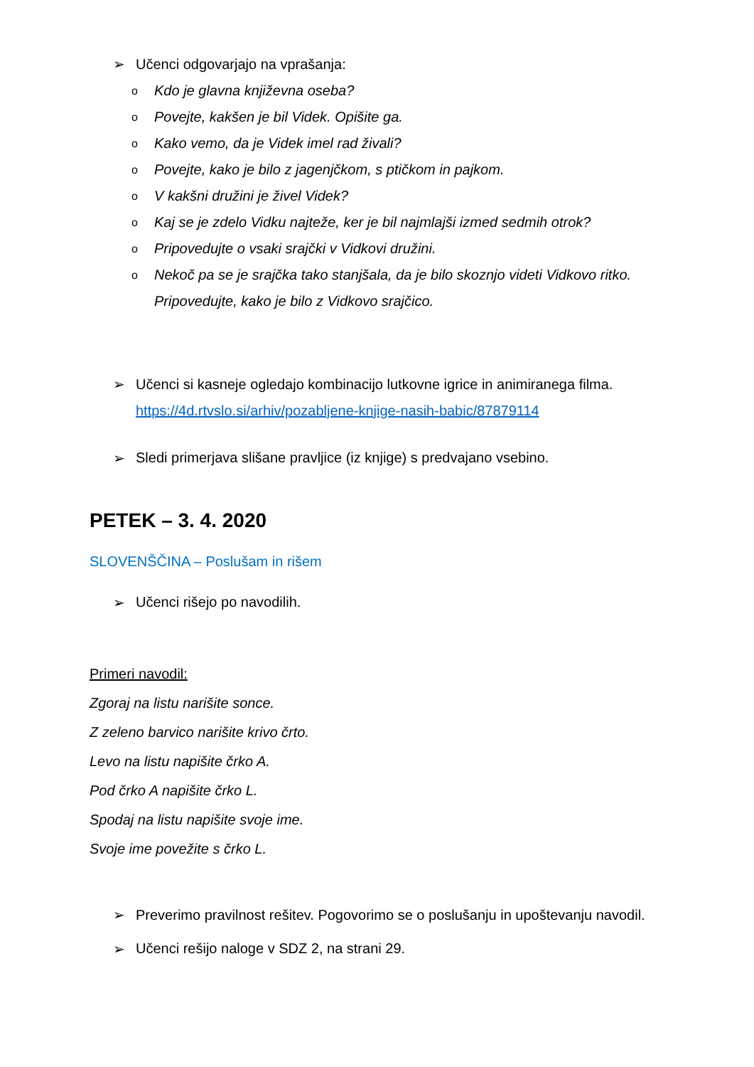➢ Učenci odgovarjajo na vprašanja:
o Kdo je glavna književna oseba?
o Povejte, kakšen je bil Videk. Opišite ga.
o Kako vemo, da je Videk imel rad živali?
o Povejte, kako je bilo z jagenjčkom, s ptičkom in pajkom.
o V kakšni družini je živel Videk?
o Kaj se je zdelo Vidku najteže, ker je bil najmlajši izmed sedmih otrok?
o Pripovedujte o vsaki srajčki v Vidkovi družini.
o Nekoč pa se je srajčka tako stanjšala, da je bilo skoznjo videti Vidkovo ritko. Pripovedujte, kako je bilo z Vidkovo srajčico.
➢ Učenci si kasneje ogledajo kombinacijo lutkovne igrice in animiranega filma.
https://4d.rtvslo.si/arhiv/pozabljene-knjige-nasih-babic/87879114
➢ Sledi primerjava slišane pravljice (iz knjige) s predvajano vsebino.
PETEK – 3. 4. 2020
SLOVENŠČINA – Poslušam in rišem
➢ Učenci rišejo po navodilih.
Primeri navodil:
Zgoraj na listu narišite sonce.
Z zeleno barvico narišite krivo črto.
Levo na listu napišite črko A.
Pod črko A napišite črko L.
Spodaj na listu napišite svoje ime.
Svoje ime povežite s črko L.
➢ Preverimo pravilnost rešitev. Pogovorimo se o poslušanju in upoštevanju navodil.
➢ Učenci rešijo naloge v SDZ 2, na strani 29.